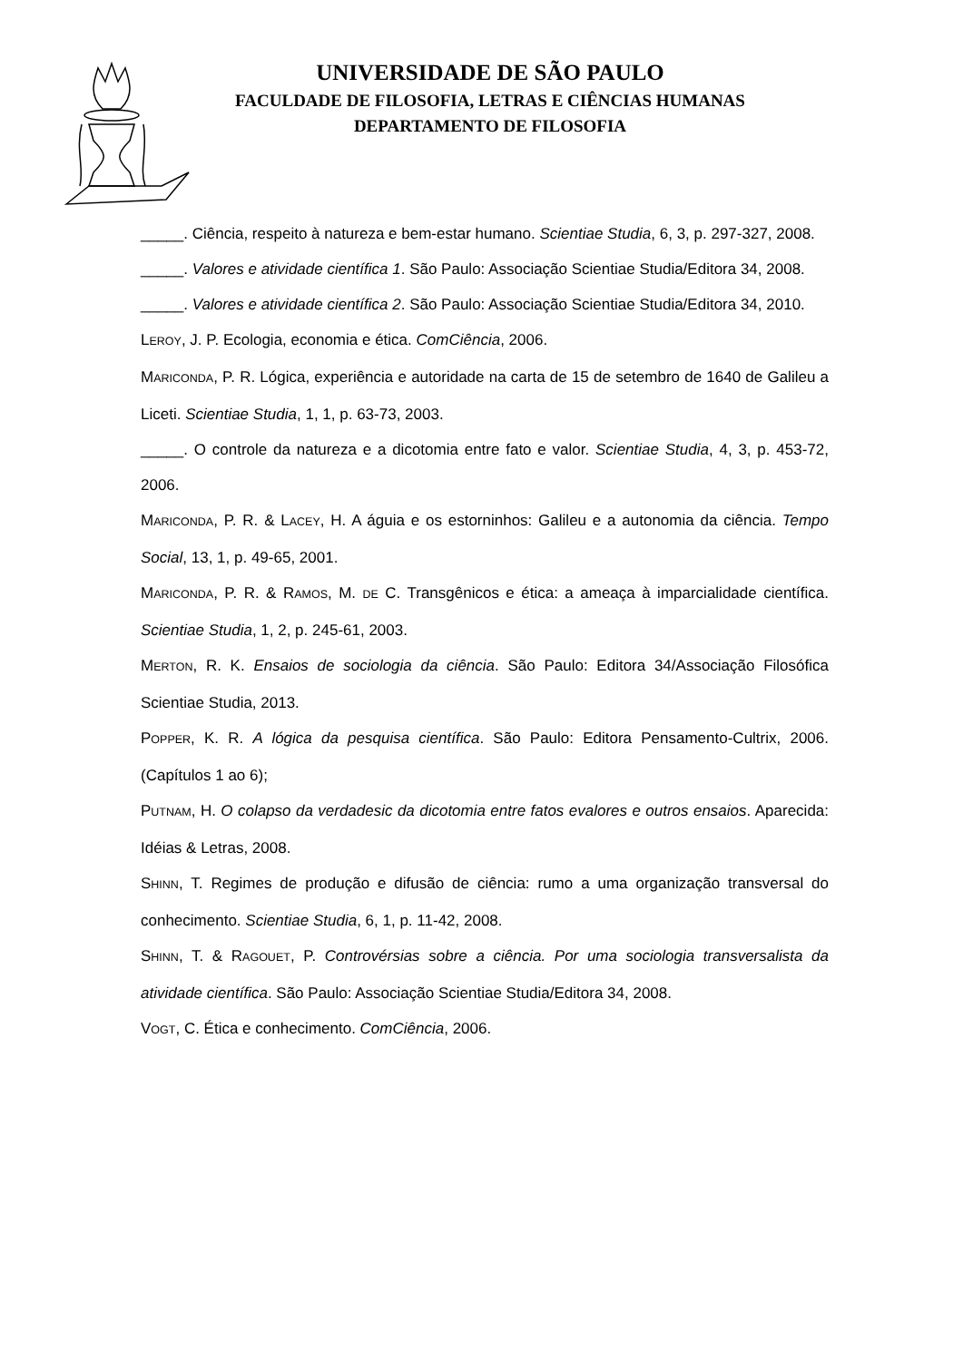UNIVERSIDADE DE SÃO PAULO
FACULDADE DE FILOSOFIA, LETRAS E CIÊNCIAS HUMANAS
DEPARTAMENTO DE FILOSOFIA
_____. Ciência, respeito à natureza e bem-estar humano. Scientiae Studia, 6, 3, p. 297-327, 2008.
_____. Valores e atividade científica 1. São Paulo: Associação Scientiae Studia/Editora 34, 2008.
_____. Valores e atividade científica 2. São Paulo: Associação Scientiae Studia/Editora 34, 2010.
LEROY, J. P. Ecologia, economia e ética. ComCiência, 2006.
MARICONDA, P. R. Lógica, experiência e autoridade na carta de 15 de setembro de 1640 de Galileu a Liceti. Scientiae Studia, 1, 1, p. 63-73, 2003.
_____. O controle da natureza e a dicotomia entre fato e valor. Scientiae Studia, 4, 3, p. 453-72, 2006.
MARICONDA, P. R. & LACEY, H. A águia e os estorninhos: Galileu e a autonomia da ciência. Tempo Social, 13, 1, p. 49-65, 2001.
MARICONDA, P. R. & RAMOS, M. DE C. Transgênicos e ética: a ameaça à imparcialidade científica. Scientiae Studia, 1, 2, p. 245-61, 2003.
MERTON, R. K. Ensaios de sociologia da ciência. São Paulo: Editora 34/Associação Filosófica Scientiae Studia, 2013.
POPPER, K. R. A lógica da pesquisa científica. São Paulo: Editora Pensamento-Cultrix, 2006. (Capítulos 1 ao 6);
PUTNAM, H. O colapso da verdadesic da dicotomia entre fatos evalores e outros ensaios. Aparecida: Idéias & Letras, 2008.
SHINN, T. Regimes de produção e difusão de ciência: rumo a uma organização transversal do conhecimento. Scientiae Studia, 6, 1, p. 11-42, 2008.
SHINN, T. & RAGOUET, P. Controvérsias sobre a ciência. Por uma sociologia transversalista da atividade científica. São Paulo: Associação Scientiae Studia/Editora 34, 2008.
VOGT, C. Ética e conhecimento. ComCiência, 2006.